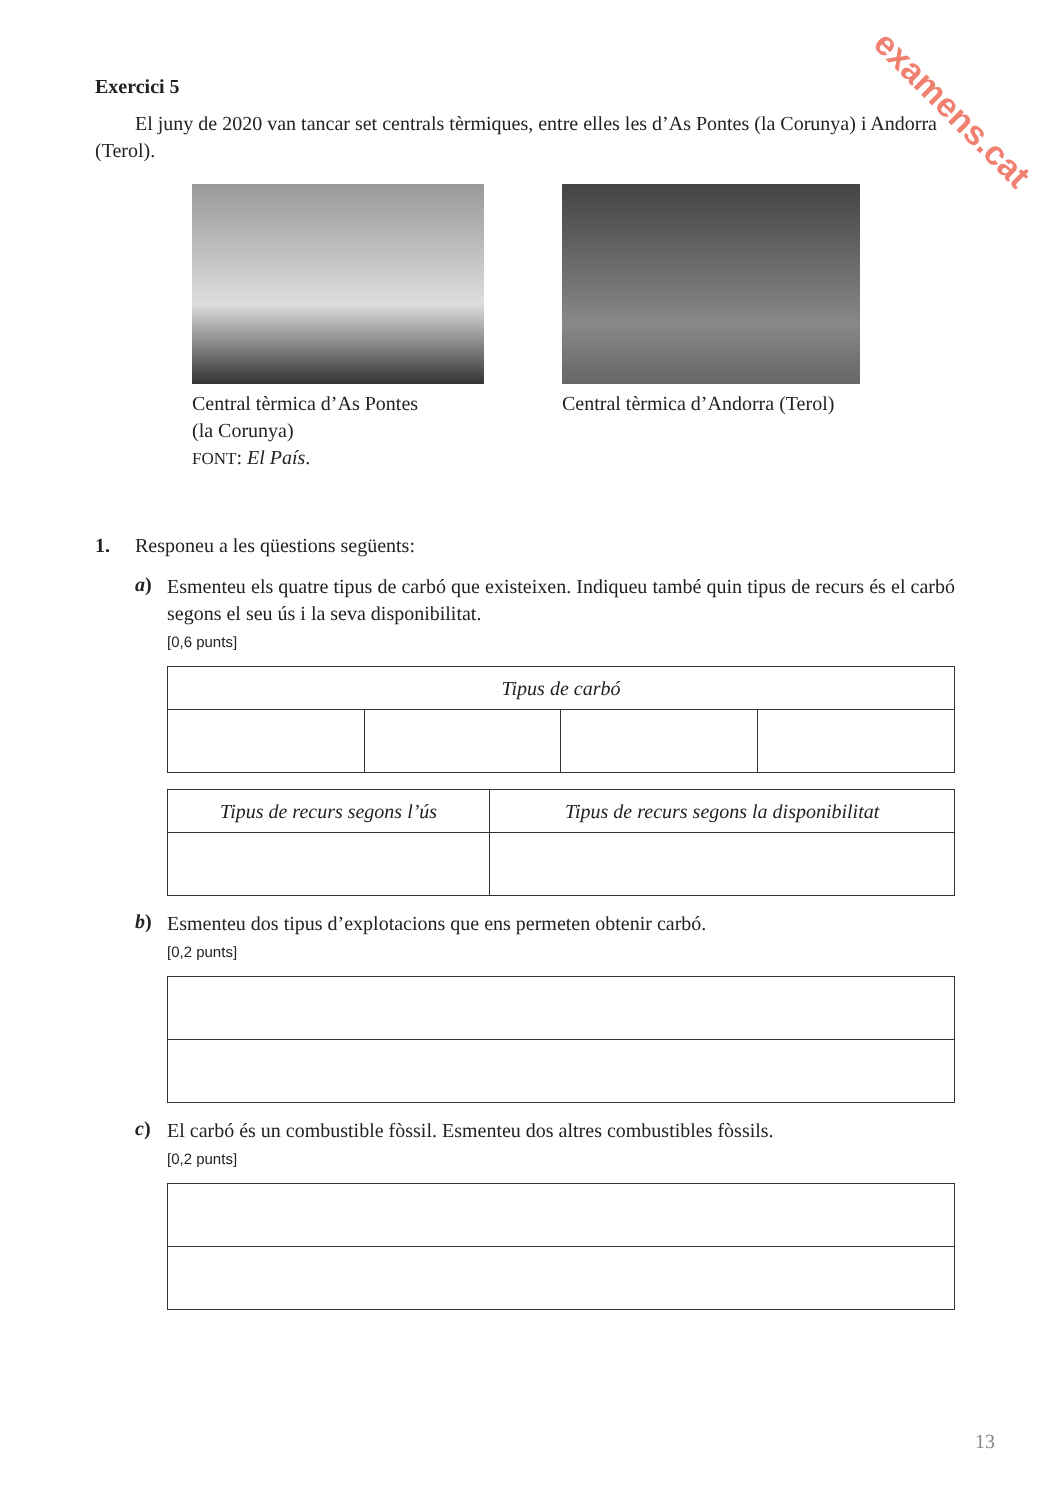examens.cat
Exercici 5
El juny de 2020 van tancar set centrals tèrmiques, entre elles les d’As Pontes (la Corunya) i Andorra (Terol).
Central tèrmica d’As Pontes
(la Corunya)
FONT: El País.
Central tèrmica d’Andorra (Terol)
1. Responeu a les qüestions següents:
a)
Esmenteu els quatre tipus de carbó que existeixen. Indiqueu també quin tipus de recurs és el carbó segons el seu ús i la seva disponibilitat.
[0,6 punts]
| Tipus de carbó | | | |
| --- | --- | --- | --- |
| Tipus de recurs segons l’ús | Tipus de recurs segons la disponibilitat |
| --- | --- |
b)
Esmenteu dos tipus d’explotacions que ens permeten obtenir carbó.
[0,2 punts]
c)
El carbó és un combustible fòssil. Esmenteu dos altres combustibles fòssils.
[0,2 punts]
13